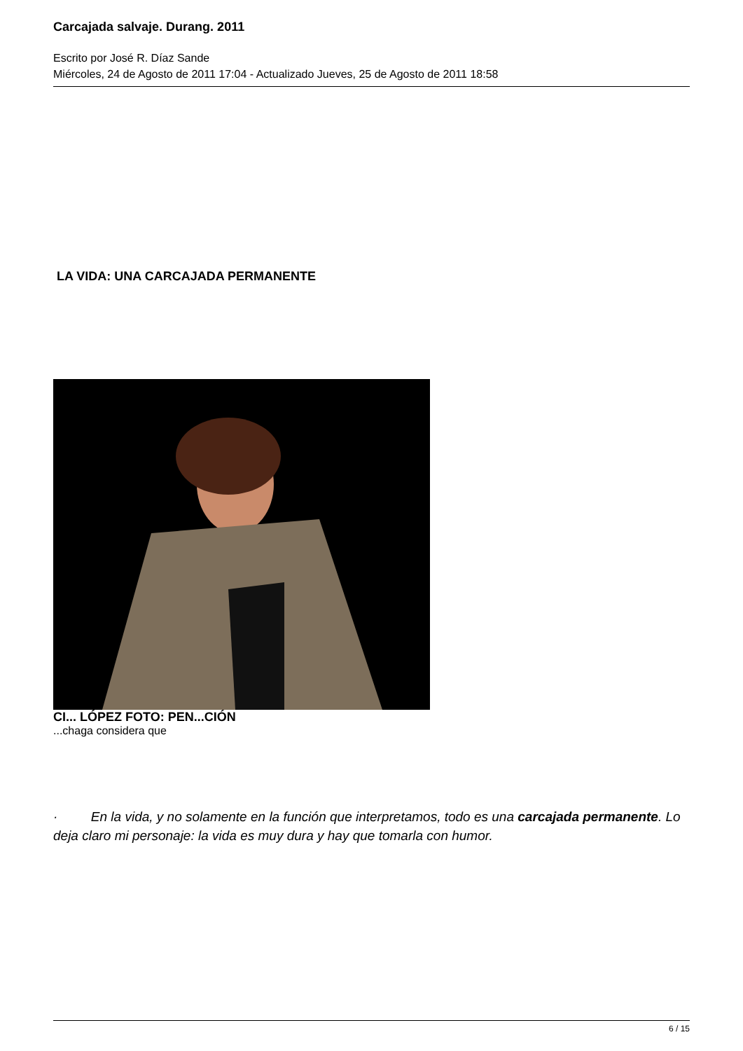Carcajada salvaje. Durang. 2011
Escrito por José R. Díaz Sande
Miércoles, 24 de Agosto de 2011 17:04 - Actualizado Jueves, 25 de Agosto de 2011 18:58
LA VIDA: UNA CARCAJADA PERMANENTE
CI... LÓPEZ FOTO: PEN...CIÓN
...chaga considera que
· En la vida, y no solamente en la función que interpretamos, todo es una carcajada permanente. Lo deja claro mi personaje: la vida es muy dura y hay que tomarla con humor.
6 / 15